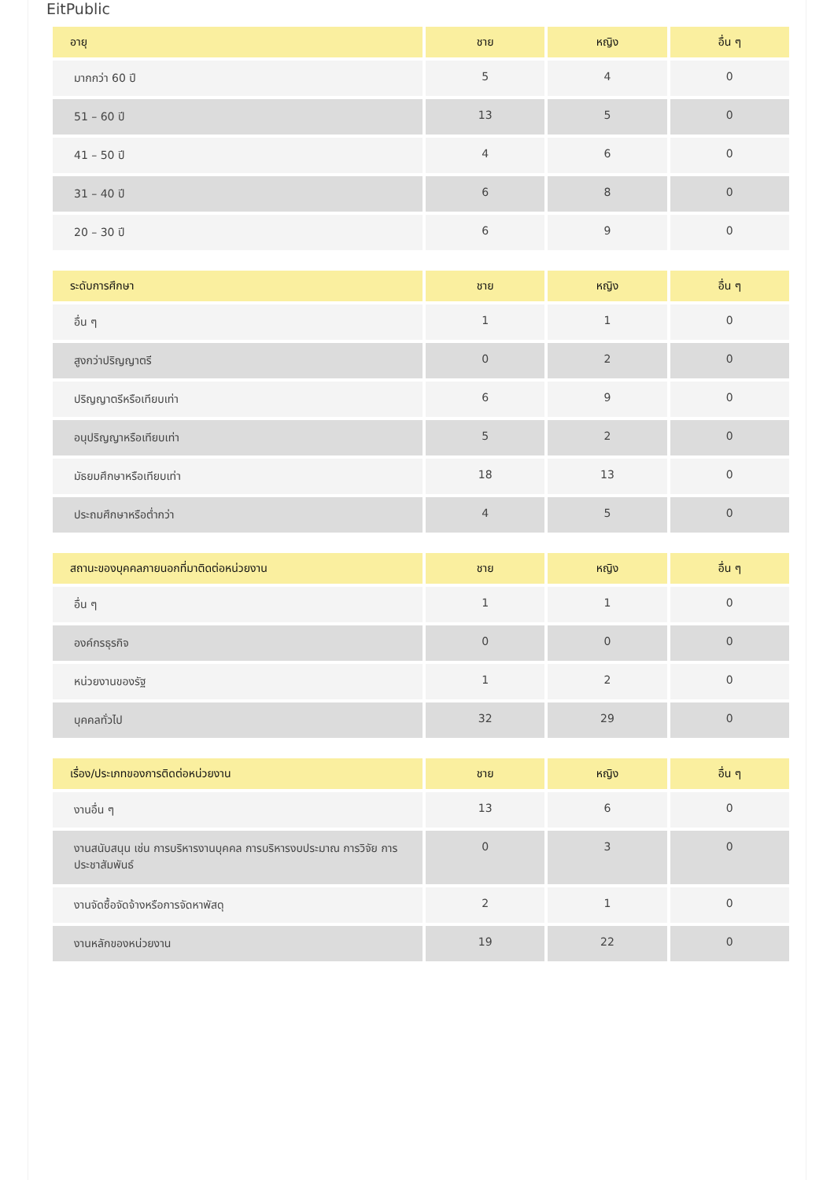EitPublic
| อายุ | ชาย | หญิง | อื่น ๆ |
| --- | --- | --- | --- |
| มากกว่า 60 ปี | 5 | 4 | 0 |
| 51 – 60 ปี | 13 | 5 | 0 |
| 41 – 50 ปี | 4 | 6 | 0 |
| 31 – 40 ปี | 6 | 8 | 0 |
| 20 – 30 ปี | 6 | 9 | 0 |
| ระดับการศึกษา | ชาย | หญิง | อื่น ๆ |
| --- | --- | --- | --- |
| อื่น ๆ | 1 | 1 | 0 |
| สูงกว่าปริญญาตรี | 0 | 2 | 0 |
| ปริญญาตรีหรือเทียบเท่า | 6 | 9 | 0 |
| อนุปริญญาหรือเทียบเท่า | 5 | 2 | 0 |
| มัธยมศึกษาหรือเทียบเท่า | 18 | 13 | 0 |
| ประถมศึกษาหรือต่ำกว่า | 4 | 5 | 0 |
| สถานะของบุคคลภายนอกที่มาติดต่อหน่วยงาน | ชาย | หญิง | อื่น ๆ |
| --- | --- | --- | --- |
| อื่น ๆ | 1 | 1 | 0 |
| องค์กรธุรกิจ | 0 | 0 | 0 |
| หน่วยงานของรัฐ | 1 | 2 | 0 |
| บุคคลทั่วไป | 32 | 29 | 0 |
| เรื่อง/ประเภทของการติดต่อหน่วยงาน | ชาย | หญิง | อื่น ๆ |
| --- | --- | --- | --- |
| งานอื่น ๆ | 13 | 6 | 0 |
| งานสนับสนุน เช่น การบริหารงานบุคคล การบริหารงบประมาณ การวิจัย การประชาสัมพันธ์ | 0 | 3 | 0 |
| งานจัดซื้อจัดจ้างหรือการจัดหาพัสดุ | 2 | 1 | 0 |
| งานหลักของหน่วยงาน | 19 | 22 | 0 |